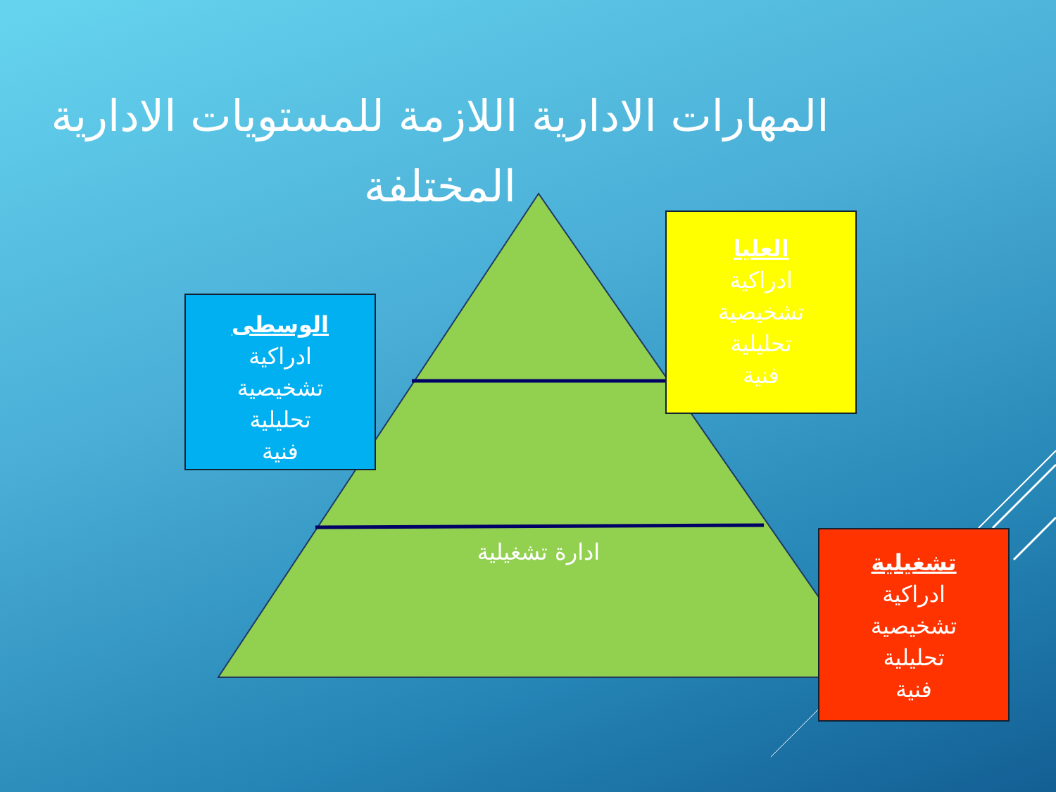المهارات الادارية اللازمة للمستويات الادارية المختلفة
الوسطى
ادراكية
تشخيصية
تحليلية
فنية
العليا
ادراكية
تشخيصية
تحليلية
فنية
ادارة تشغيلية
تشغيلية
ادراكية
تشخيصية
تحليلية
فنية